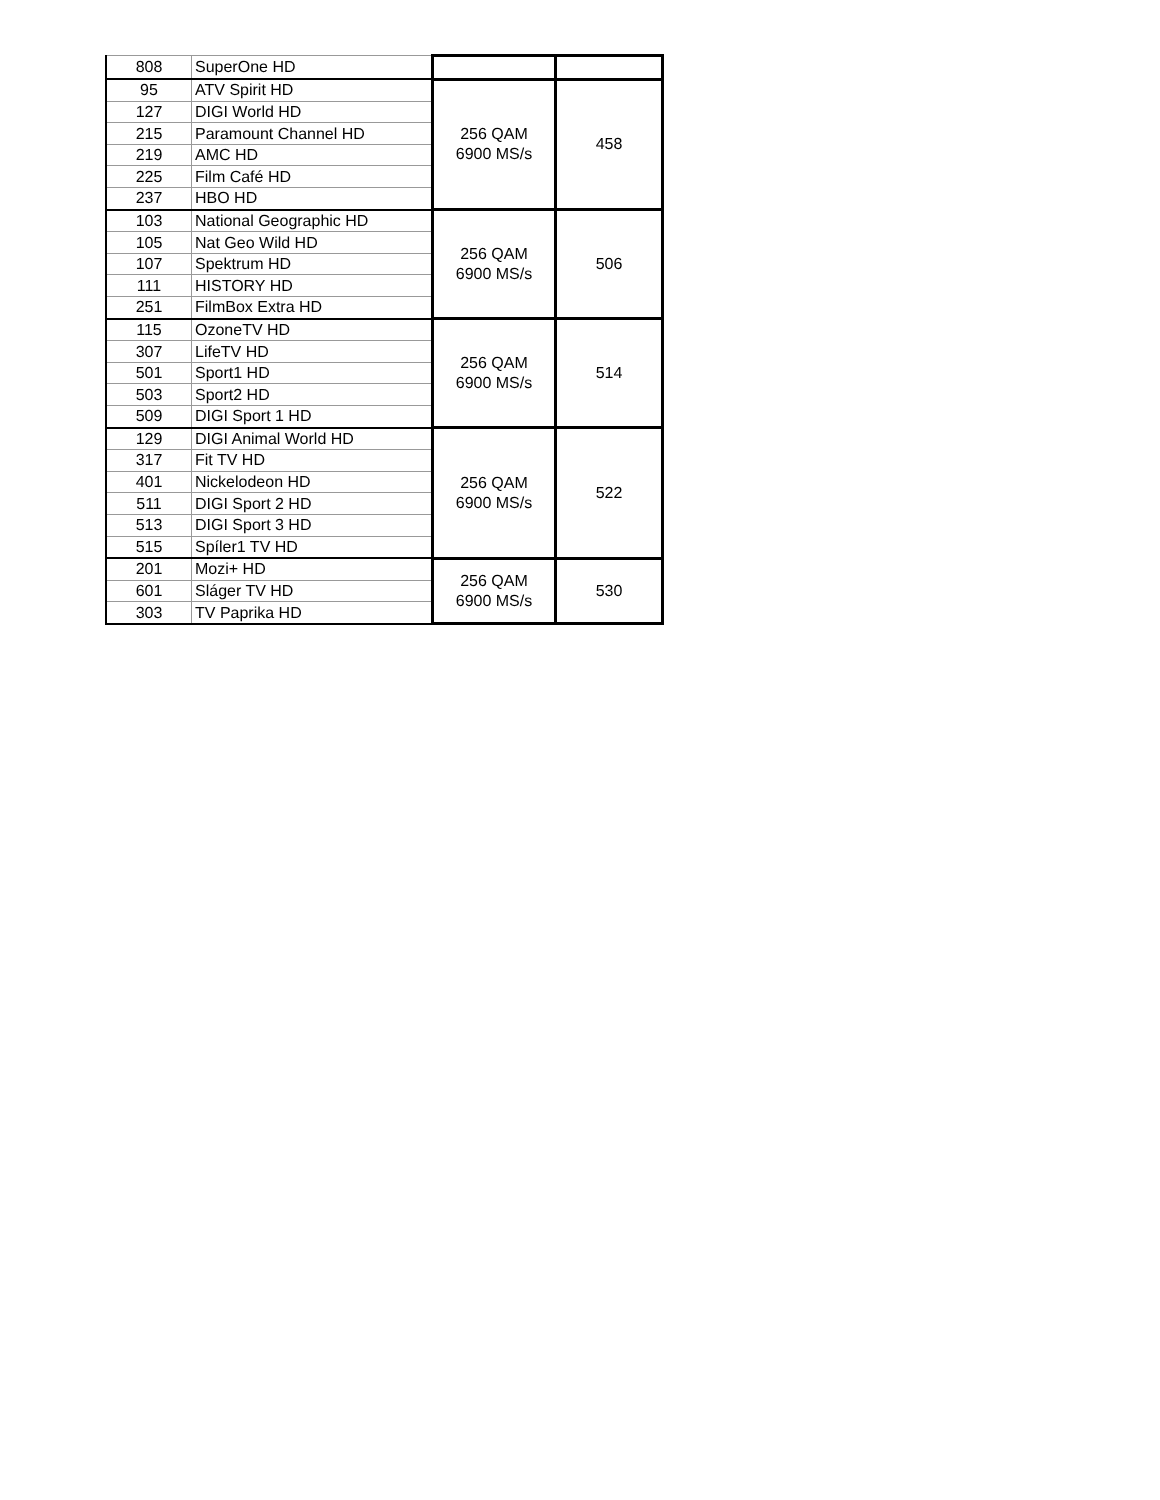| 808 | SuperOne HD | | |
| 95 | ATV Spirit HD | 256 QAM 6900 MS/s | 458 |
| 127 | DIGI World HD | | |
| 215 | Paramount Channel HD | | |
| 219 | AMC HD | | |
| 225 | Film Café HD | | |
| 237 | HBO HD | | |
| 103 | National Geographic HD | 256 QAM 6900 MS/s | 506 |
| 105 | Nat Geo Wild HD | | |
| 107 | Spektrum HD | | |
| 111 | HISTORY HD | | |
| 251 | FilmBox Extra HD | | |
| 115 | OzoneTV HD | 256 QAM 6900 MS/s | 514 |
| 307 | LifeTV HD | | |
| 501 | Sport1 HD | | |
| 503 | Sport2 HD | | |
| 509 | DIGI Sport 1 HD | | |
| 129 | DIGI Animal World HD | 256 QAM 6900 MS/s | 522 |
| 317 | Fit TV HD | | |
| 401 | Nickelodeon HD | | |
| 511 | DIGI Sport 2 HD | | |
| 513 | DIGI Sport 3 HD | | |
| 515 | Spíler1 TV HD | | |
| 201 | Mozi+ HD | 256 QAM 6900 MS/s | 530 |
| 601 | Sláger TV HD | | |
| 303 | TV Paprika HD | | |